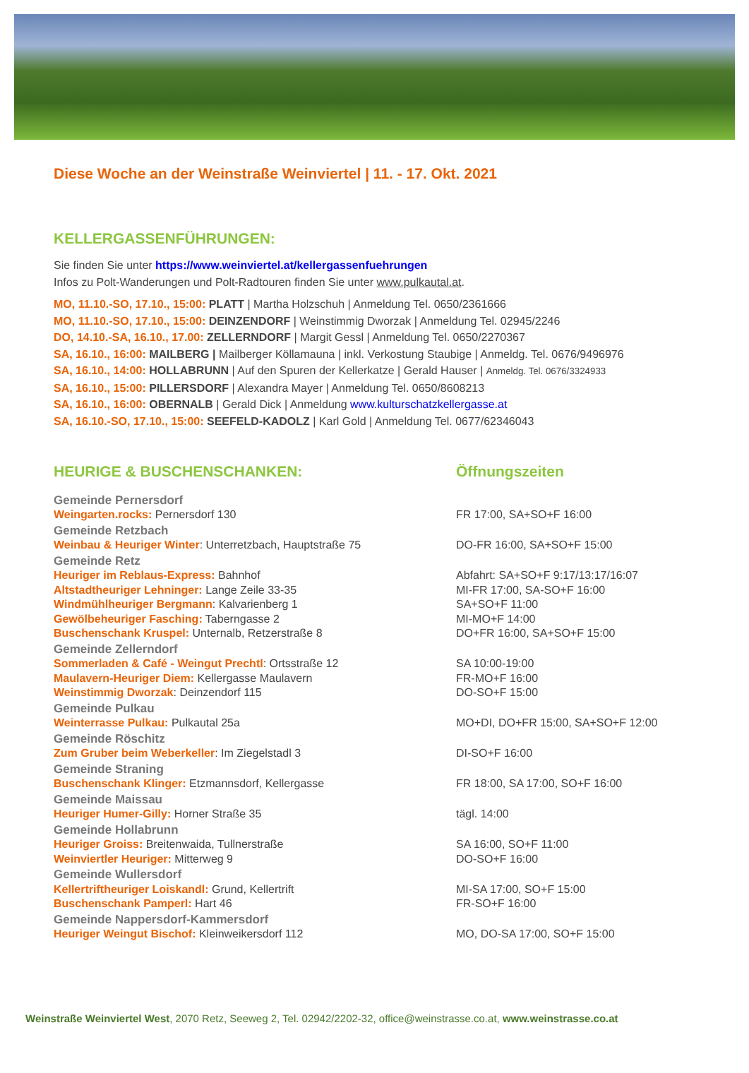Diese Woche an der Weinstraße Weinviertel | 11. - 17. Okt. 2021
KELLERGASSENFÜHRUNGEN:
Sie finden Sie unter https://www.weinviertel.at/kellergassenfuehrungen
Infos zu Polt-Wanderungen und Polt-Radtouren finden Sie unter www.pulkautal.at.
MO, 11.10.-SO, 17.10., 15:00: PLATT | Martha Holzschuh | Anmeldung Tel. 0650/2361666
MO, 11.10.-SO, 17.10., 15:00: DEINZENDORF | Weinstimmig Dworzak | Anmeldung Tel. 02945/2246
DO, 14.10.-SA, 16.10., 17.00: ZELLERNDORF | Margit Gessl | Anmeldung Tel. 0650/2270367
SA, 16.10., 16:00: MAILBERG | Mailberger Köllamauna | inkl. Verkostung Staubige | Anmeldg. Tel. 0676/9496976
SA, 16.10., 14:00: HOLLABRUNN | Auf den Spuren der Kellerkatze | Gerald Hauser | Anmeldg. Tel. 0676/3324933
SA, 16.10., 15:00: PILLERSDORF | Alexandra Mayer | Anmeldung Tel. 0650/8608213
SA, 16.10., 16:00: OBERNALB | Gerald Dick | Anmeldung www.kulturschatzkellergasse.at
SA, 16.10.-SO, 17.10., 15:00: SEEFELD-KADOLZ | Karl Gold | Anmeldung Tel. 0677/62346043
| HEURIGE & BUSCHENSCHANKEN: | Öffnungszeiten |
| --- | --- |
| Gemeinde Pernersdorf | |
| Weingarten.rocks: Pernersdorf 130 | FR 17:00, SA+SO+F 16:00 |
| Gemeinde Retzbach | |
| Weinbau & Heuriger Winter : Unterretzbach, Hauptstraße 75 | DO-FR 16:00, SA+SO+F 15:00 |
| Gemeinde Retz | |
| Heuriger im Reblaus-Express: Bahnhof | Abfahrt: SA+SO+F 9:17/13:17/16:07 |
| Altstadtheuriger Lehninger: Lange Zeile 33-35 | MI-FR 17:00, SA-SO+F 16:00 |
| Windmühlheuriger Bergmann : Kalvarienberg 1 | SA+SO+F 11:00 |
| Gewölbeheuriger Fasching: Taberngasse 2 | MI-MO+F 14:00 |
| Buschenschank Kruspel: Unternalb, Retzerstraße 8 | DO+FR 16:00, SA+SO+F 15:00 |
| Gemeinde Zellerndorf | |
| Sommerladen & Café - Weingut Prechtl : Ortsstraße 12 | SA 10:00-19:00 |
| Maulavern-Heuriger Diem: Kellergasse Maulavern | FR-MO+F 16:00 |
| Weinstimmig Dworzak : Deinzendorf 115 | DO-SO+F 15:00 |
| Gemeinde Pulkau | |
| Weinterrasse Pulkau: Pulkautal 25a | MO+DI, DO+FR 15:00, SA+SO+F 12:00 |
| Gemeinde Röschitz | |
| Zum Gruber beim Weberkeller : Im Ziegelstadl 3 | DI-SO+F 16:00 |
| Gemeinde Straning | |
| Buschenschank Klinger: Etzmannsdorf, Kellergasse | FR 18:00, SA 17:00, SO+F 16:00 |
| Gemeinde Maissau | |
| Heuriger Humer-Gilly: Horner Straße 35 | tägl. 14:00 |
| Gemeinde Hollabrunn | |
| Heuriger Groiss: Breitenwaida, Tullnerstraße | SA 16:00, SO+F 11:00 |
| Weinviertler Heuriger: Mitterweg 9 | DO-SO+F 16:00 |
| Gemeinde Wullersdorf | |
| Kellertriftheuriger Loiskandl: Grund, Kellertrift | MI-SA 17:00, SO+F 15:00 |
| Buschenschank Pamperl: Hart 46 | FR-SO+F 16:00 |
| Gemeinde Nappersdorf-Kammersdorf | |
| Heuriger Weingut Bischof: Kleinweikersdorf 112 | MO, DO-SA 17:00, SO+F 15:00 |
Weinstraße Weinviertel West, 2070 Retz, Seeweg 2, Tel. 02942/2202-32, office@weinstrasse.co.at, www.weinstrasse.co.at